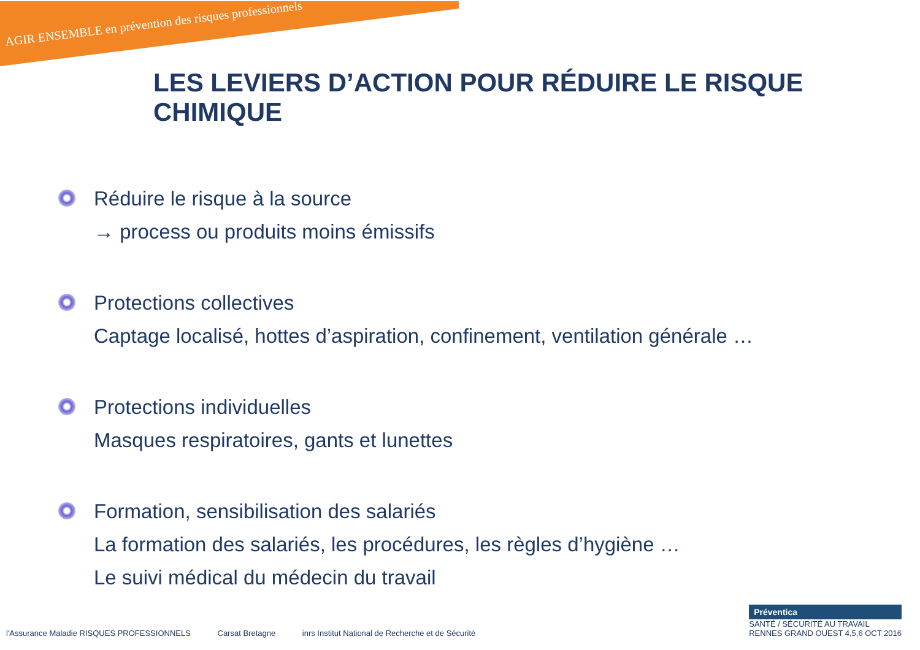AGIR ENSEMBLE en prévention des risques professionnels
LES LEVIERS D’ACTION POUR RÉDUIRE LE RISQUE CHIMIQUE
Réduire le risque à la source
→ process ou produits moins émissifs
Protections collectives
Captage localisé, hottes d’aspiration, confinement, ventilation générale …
Protections individuelles
Masques respiratoires, gants et lunettes
Formation, sensibilisation des salariés
La formation des salariés, les procédures, les règles d’hygiène …
Le suivi médical du médecin du travail
l'Assurance Maladie RISQUES PROFESSIONNELS Carsat Bretagne inrs Institut National de Recherche et de Sécurité
Préventica
SANTÉ / SÉCURITÉ AU TRAVAIL
RENNES GRAND OUEST 4,5,6 OCT 2016